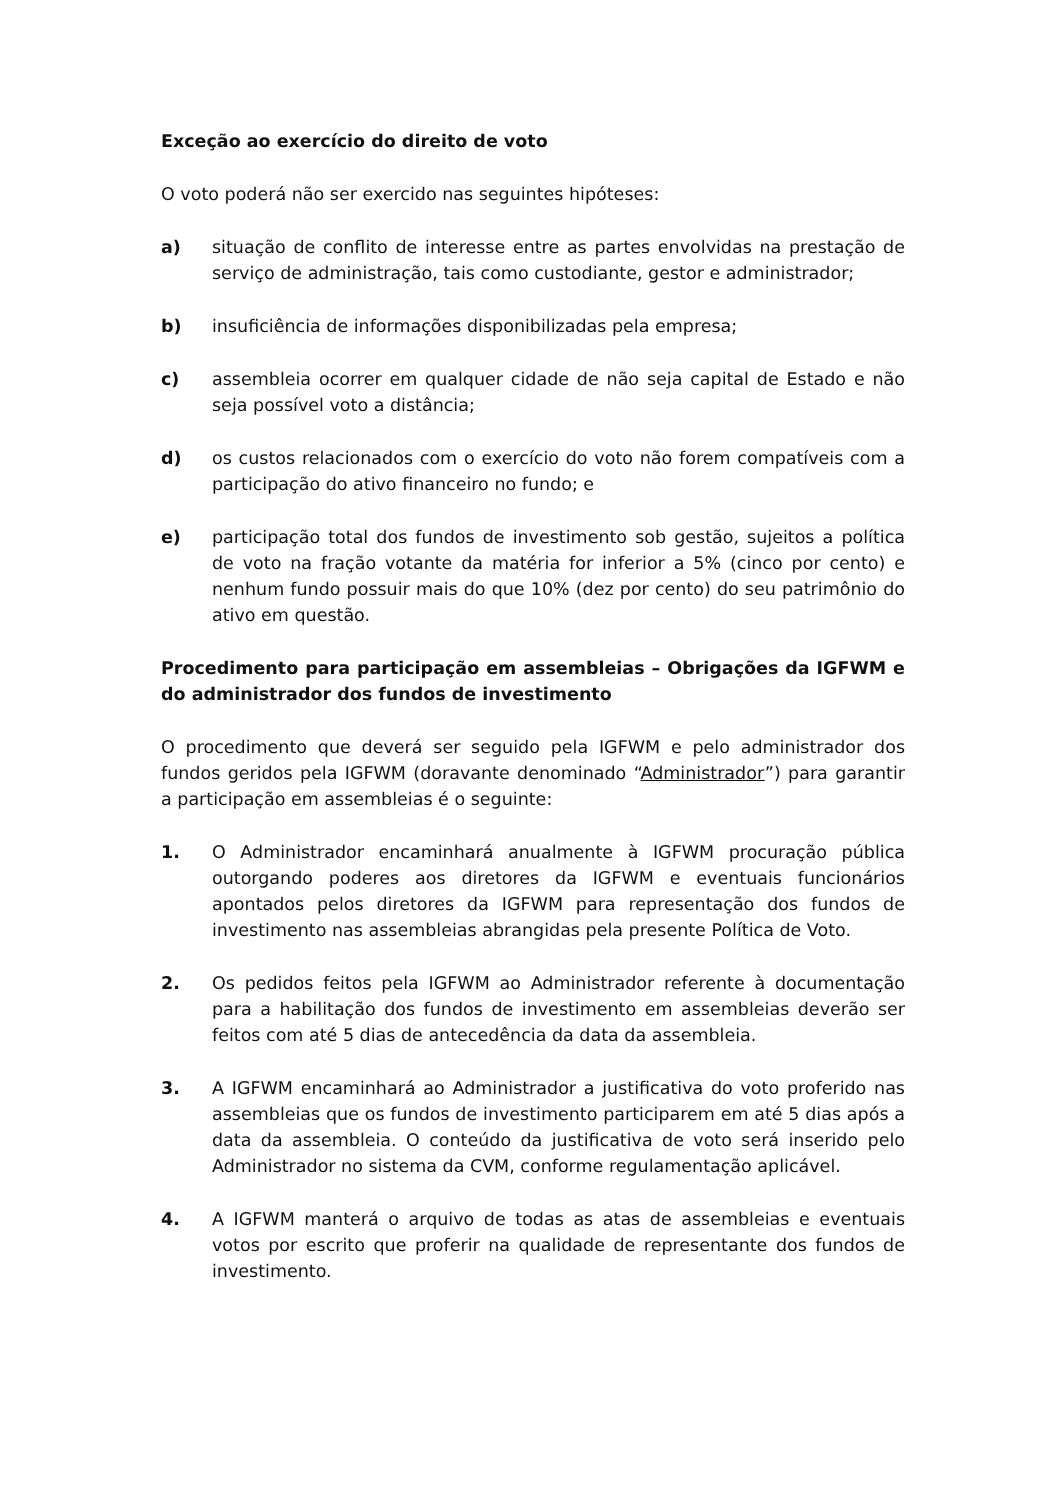Exceção ao exercício do direito de voto
O voto poderá não ser exercido nas seguintes hipóteses:
a) situação de conflito de interesse entre as partes envolvidas na prestação de serviço de administração, tais como custodiante, gestor e administrador;
b) insuficiência de informações disponibilizadas pela empresa;
c) assembleia ocorrer em qualquer cidade de não seja capital de Estado e não seja possível voto a distância;
d) os custos relacionados com o exercício do voto não forem compatíveis com a participação do ativo financeiro no fundo; e
e) participação total dos fundos de investimento sob gestão, sujeitos a política de voto na fração votante da matéria for inferior a 5% (cinco por cento) e nenhum fundo possuir mais do que 10% (dez por cento) do seu patrimônio do ativo em questão.
Procedimento para participação em assembleias – Obrigações da IGFWM e do administrador dos fundos de investimento
O procedimento que deverá ser seguido pela IGFWM e pelo administrador dos fundos geridos pela IGFWM (doravante denominado “Administrador”) para garantir a participação em assembleias é o seguinte:
1. O Administrador encaminhará anualmente à IGFWM procuração pública outorgando poderes aos diretores da IGFWM e eventuais funcionários apontados pelos diretores da IGFWM para representação dos fundos de investimento nas assembleias abrangidas pela presente Política de Voto.
2. Os pedidos feitos pela IGFWM ao Administrador referente à documentação para a habilitação dos fundos de investimento em assembleias deverão ser feitos com até 5 dias de antecedência da data da assembleia.
3. A IGFWM encaminhará ao Administrador a justificativa do voto proferido nas assembleias que os fundos de investimento participarem em até 5 dias após a data da assembleia. O conteúdo da justificativa de voto será inserido pelo Administrador no sistema da CVM, conforme regulamentação aplicável.
4. A IGFWM manterá o arquivo de todas as atas de assembleias e eventuais votos por escrito que proferir na qualidade de representante dos fundos de investimento.